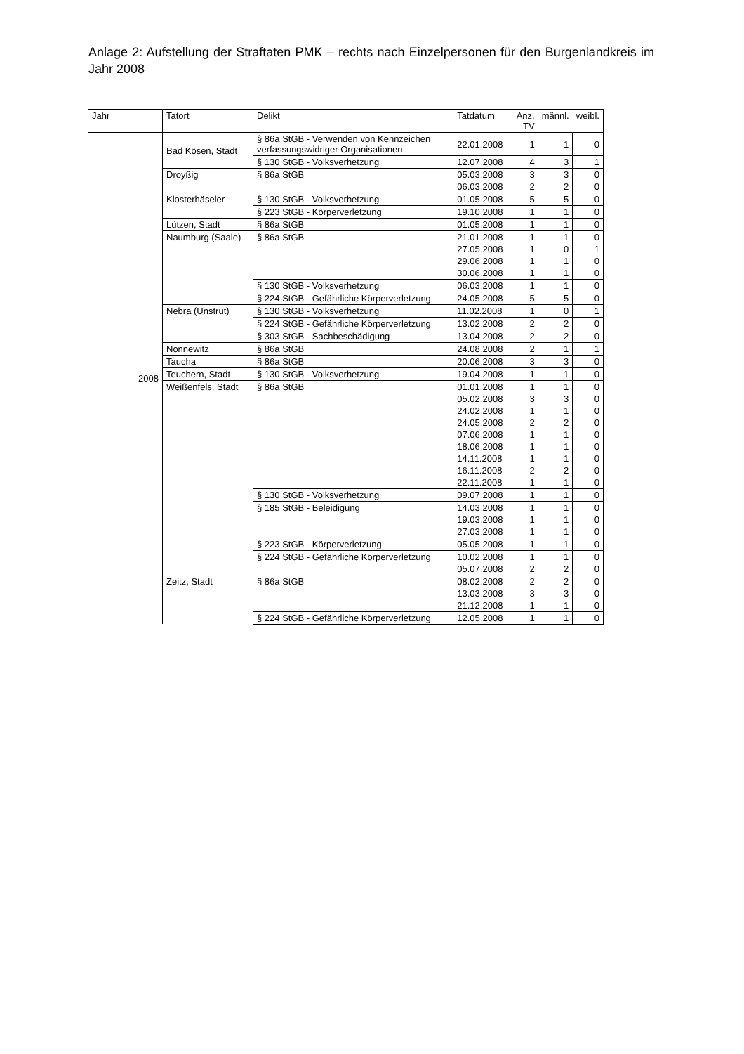Anlage 2: Aufstellung der Straftaten PMK – rechts nach Einzelpersonen für den Burgenlandkreis im Jahr 2008
| Jahr | Tatort | Delikt | Tatdatum | Anz. TV | männl. | weibl. |
| --- | --- | --- | --- | --- | --- | --- |
| 2008 | Bad Kösen, Stadt | § 86a StGB - Verwenden von Kennzeichen verfassungswidriger Organisationen | 22.01.2008 | 1 | 1 | 0 |
| | | § 130 StGB - Volksverhetzung | 12.07.2008 | 4 | 3 | 1 |
| | Droyßig | § 86a StGB | 05.03.2008 | 3 | 3 | 0 |
| | | | 06.03.2008 | 2 | 2 | 0 |
| | Klosterhäseler | § 130 StGB - Volksverhetzung | 01.05.2008 | 5 | 5 | 0 |
| | | § 223 StGB - Körperverletzung | 19.10.2008 | 1 | 1 | 0 |
| | Lützen, Stadt | § 86a StGB | 01.05.2008 | 1 | 1 | 0 |
| | Naumburg (Saale) | § 86a StGB | 21.01.2008 | 1 | 1 | 0 |
| | | | 27.05.2008 | 1 | 0 | 1 |
| | | | 29.06.2008 | 1 | 1 | 0 |
| | | | 30.06.2008 | 1 | 1 | 0 |
| | | § 130 StGB - Volksverhetzung | 06.03.2008 | 1 | 1 | 0 |
| | | § 224 StGB - Gefährliche Körperverletzung | 24.05.2008 | 5 | 5 | 0 |
| | Nebra (Unstrut) | § 130 StGB - Volksverhetzung | 11.02.2008 | 1 | 0 | 1 |
| | | § 224 StGB - Gefährliche Körperverletzung | 13.02.2008 | 2 | 2 | 0 |
| | | § 303 StGB - Sachbeschädigung | 13.04.2008 | 2 | 2 | 0 |
| | Nonnewitz | § 86a StGB | 24.08.2008 | 2 | 1 | 1 |
| | Taucha | § 86a StGB | 20.06.2008 | 3 | 3 | 0 |
| | Teuchern, Stadt | § 130 StGB - Volksverhetzung | 19.04.2008 | 1 | 1 | 0 |
| | Weißenfels, Stadt | § 86a StGB | 01.01.2008 | 1 | 1 | 0 |
| | | | 05.02.2008 | 3 | 3 | 0 |
| | | | 24.02.2008 | 1 | 1 | 0 |
| | | | 24.05.2008 | 2 | 2 | 0 |
| | | | 07.06.2008 | 1 | 1 | 0 |
| | | | 18.06.2008 | 1 | 1 | 0 |
| | | | 14.11.2008 | 1 | 1 | 0 |
| | | | 16.11.2008 | 2 | 2 | 0 |
| | | | 22.11.2008 | 1 | 1 | 0 |
| | | § 130 StGB - Volksverhetzung | 09.07.2008 | 1 | 1 | 0 |
| | | § 185 StGB - Beleidigung | 14.03.2008 | 1 | 1 | 0 |
| | | | 19.03.2008 | 1 | 1 | 0 |
| | | | 27.03.2008 | 1 | 1 | 0 |
| | | § 223 StGB - Körperverletzung | 05.05.2008 | 1 | 1 | 0 |
| | | § 224 StGB - Gefährliche Körperverletzung | 10.02.2008 | 1 | 1 | 0 |
| | | | 05.07.2008 | 2 | 2 | 0 |
| | Zeitz, Stadt | § 86a StGB | 08.02.2008 | 2 | 2 | 0 |
| | | | 13.03.2008 | 3 | 3 | 0 |
| | | | 21.12.2008 | 1 | 1 | 0 |
| | | § 224 StGB - Gefährliche Körperverletzung | 12.05.2008 | 1 | 1 | 0 |